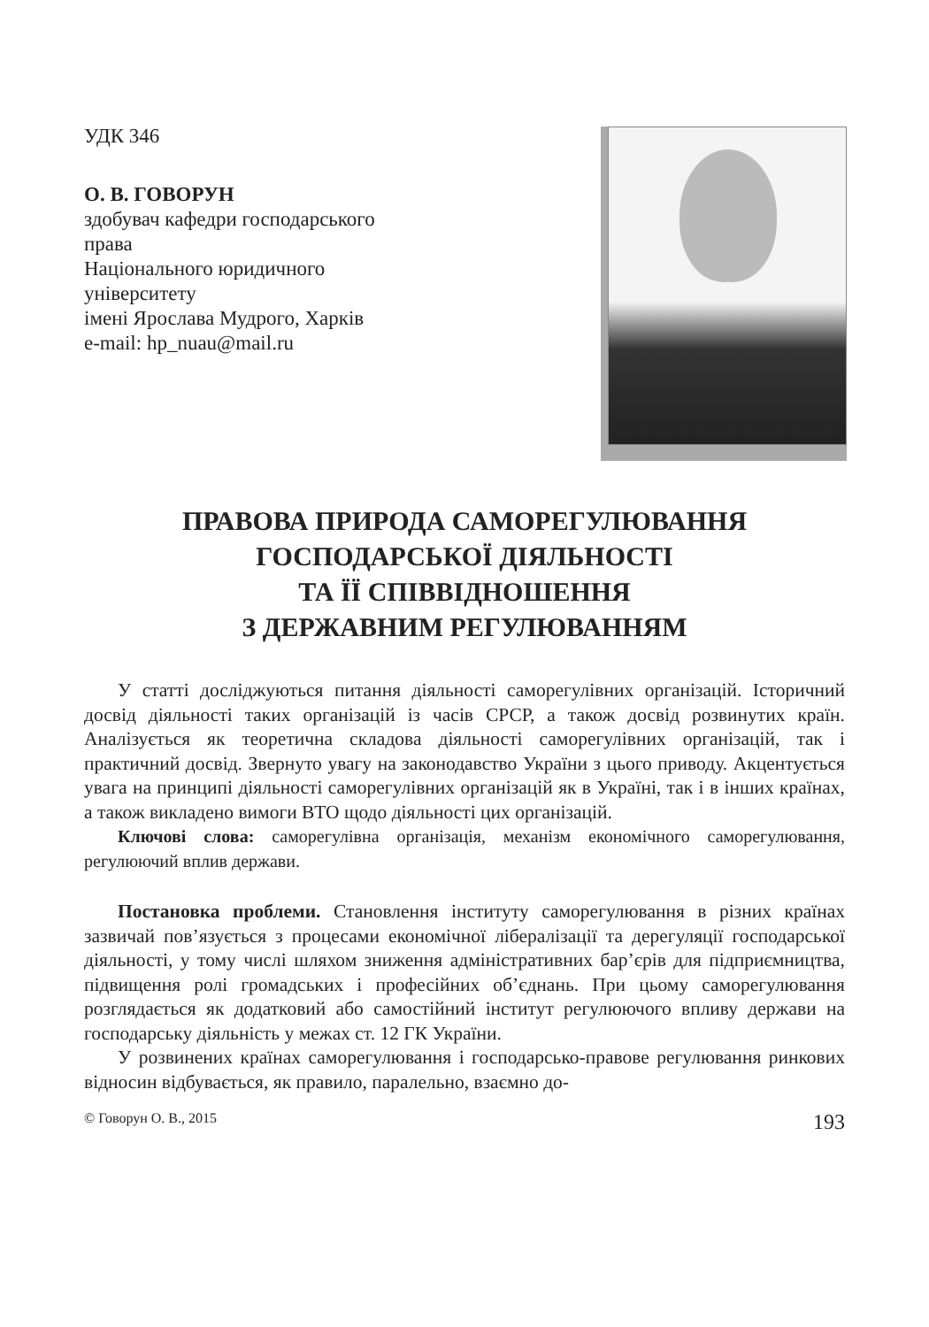УДК 346
О. В. ГОВОРУН
здобувач кафедри господарського
права
Національного юридичного
університету
імені Ярослава Мудрого, Харків
e-mail: hp_nuau@mail.ru
ПРАВОВА ПРИРОДА САМОРЕГУЛЮВАННЯ
ГОСПОДАРСЬКОЇ ДІЯЛЬНОСТІ
ТА ЇЇ СПІВВІДНОШЕННЯ
З ДЕРЖАВНИМ РЕГУЛЮВАННЯМ
У статті досліджуються питання діяльності саморегулівних організацій. Історичний досвід діяльності таких організацій із часів СРСР, а також досвід розвинутих країн. Аналізується як теоретична складова діяльності саморегулівних організацій, так і практичний досвід. Звернуто увагу на законодавство України з цього приводу. Акцентується увага на принципі діяльності саморегулівних організацій як в Україні, так і в інших країнах, а також викладено вимоги ВТО щодо діяльності цих організацій.
Ключові слова: саморегулівна організація, механізм економічного саморегулювання, регулюючий вплив держави.
Постановка проблеми. Становлення інституту саморегулювання в різних країнах зазвичай пов’язується з процесами економічної лібералізації та дерегуляції господарської діяльності, у тому числі шляхом зниження адміністративних бар’єрів для підприємництва, підвищення ролі громадських і професійних об’єднань. При цьому саморегулювання розглядається як додатковий або самостійний інститут регулюючого впливу держави на господарську діяльність у межах ст. 12 ГК України.
У розвинених країнах саморегулювання і господарсько-правове регулювання ринкових відносин відбувається, як правило, паралельно, взаємно до-
© Говорун О. В., 2015 193